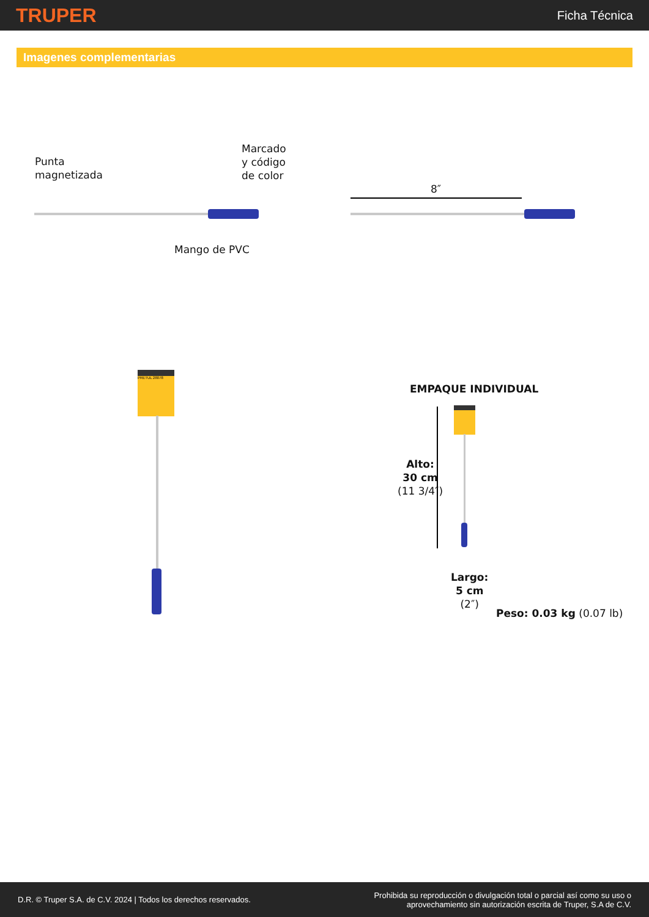TRUPER
Ficha Técnica
Imagenes complementarias
Punta
magnetizada
Marcado
y código
de color
Mango de PVC
8″
PRETUL 28078
EMPAQUE INDIVIDUAL
Alto:
30 cm
(11 3/4″)
Largo:
5 cm
(2″)
Peso: 0.03 kg (0.07 lb)
D.R. © Truper S.A. de C.V. 2024 | Todos los derechos reservados.
Prohibida su reproducción o divulgación total o parcial así como su uso o
aprovechamiento sin autorización escrita de Truper, S.A de C.V.